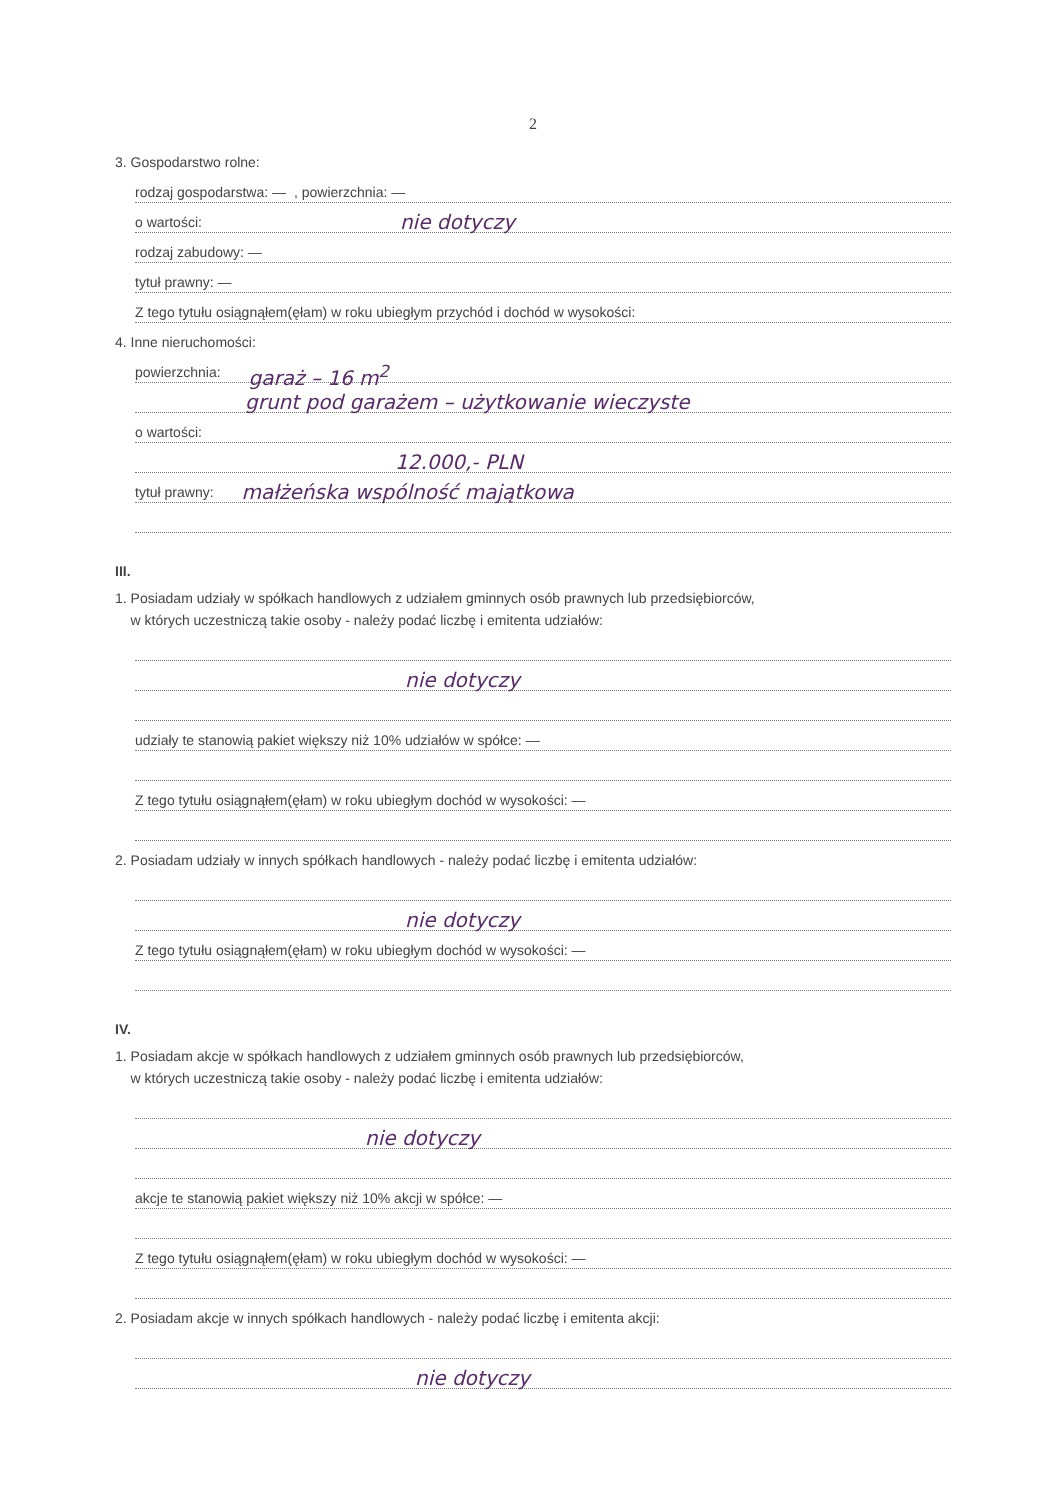2
3. Gospodarstwo rolne:
rodzaj gospodarstwa: —, powierzchnia: —
o wartości: nie dotyczy
rodzaj zabudowy: —
tytuł prawny: —
Z tego tytułu osiągnąłem(ęłam) w roku ubiegłym przychód i dochód w wysokości:
4. Inne nieruchomości:
powierzchnia: garaż – 16 m<sup>2</sup>
grunt pod garażem – użytkowanie wieczyste
o wartości:
12.000,- PLN
tytuł prawny: małżeńska wspólność majątkowa
III.
1. Posiadam udziały w spółkach handlowych z udziałem gminnych osób prawnych lub przedsiębiorców,
w których uczestniczą takie osoby - należy podać liczbę i emitenta udziałów:
nie dotyczy
udziały te stanowią pakiet większy niż 10% udziałów w spółce: —
Z tego tytułu osiągnąłem(ęłam) w roku ubiegłym dochód w wysokości: —
2. Posiadam udziały w innych spółkach handlowych - należy podać liczbę i emitenta udziałów:
nie dotyczy
Z tego tytułu osiągnąłem(ęłam) w roku ubiegłym dochód w wysokości: —
IV.
1. Posiadam akcje w spółkach handlowych z udziałem gminnych osób prawnych lub przedsiębiorców,
w których uczestniczą takie osoby - należy podać liczbę i emitenta udziałów:
nie dotyczy
akcje te stanowią pakiet większy niż 10% akcji w spółce: —
Z tego tytułu osiągnąłem(ęłam) w roku ubiegłym dochód w wysokości: —
2. Posiadam akcje w innych spółkach handlowych - należy podać liczbę i emitenta akcji:
nie dotyczy